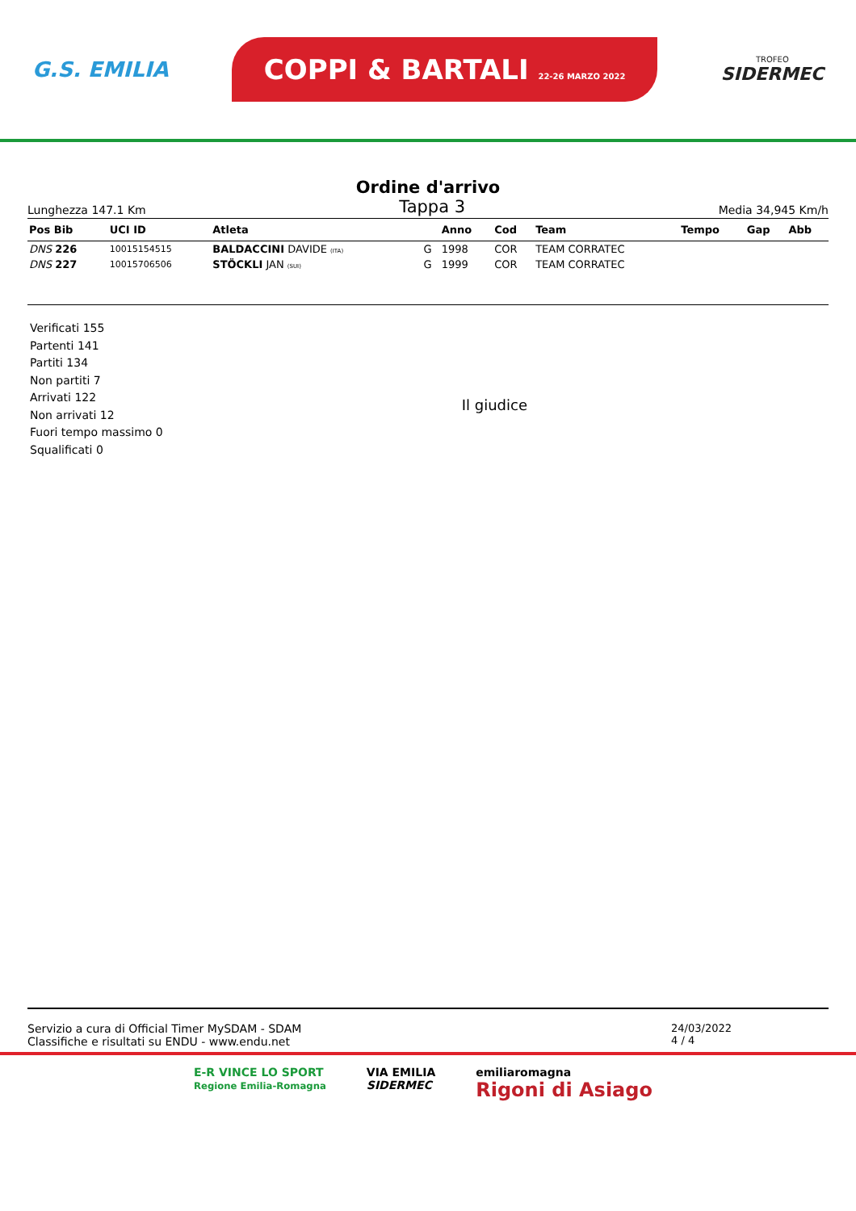G.S. EMILIA
COPPI & BARTALI 22-26 MARZO 2022
TROFEO
SIDERMEC
Ordine d'arrivo
Lunghezza 147.1 Km Tappa 3 Media 34,945 Km/h
| Pos Bib | UCI ID | Atleta | | Anno | Cod | Team | Tempo | Gap | Abb |
| --- | --- | --- | --- | --- | --- | --- | --- | --- | --- |
| DNS 226 | 10015154515 | BALDACCINI DAVIDE (ITA) | G | 1998 | COR | TEAM CORRATEC | | | |
| DNS 227 | 10015706506 | STÖCKLI JAN (SUI) | G | 1999 | COR | TEAM CORRATEC | | | |
Verificati 155
Partenti 141
Partiti 134
Non partiti 7
Arrivati 122
Non arrivati 12
Fuori tempo massimo 0
Squalificati 0
Il giudice
Servizio a cura di Official Timer MySDAM - SDAM
Classifiche e risultati su ENDU - www.endu.net
24/03/2022
4 / 4
E-R VINCE LO SPORT
Regione Emilia-Romagna
VIA EMILIA
SIDERMEC
emiliaromagna
Rigoni di Asiago